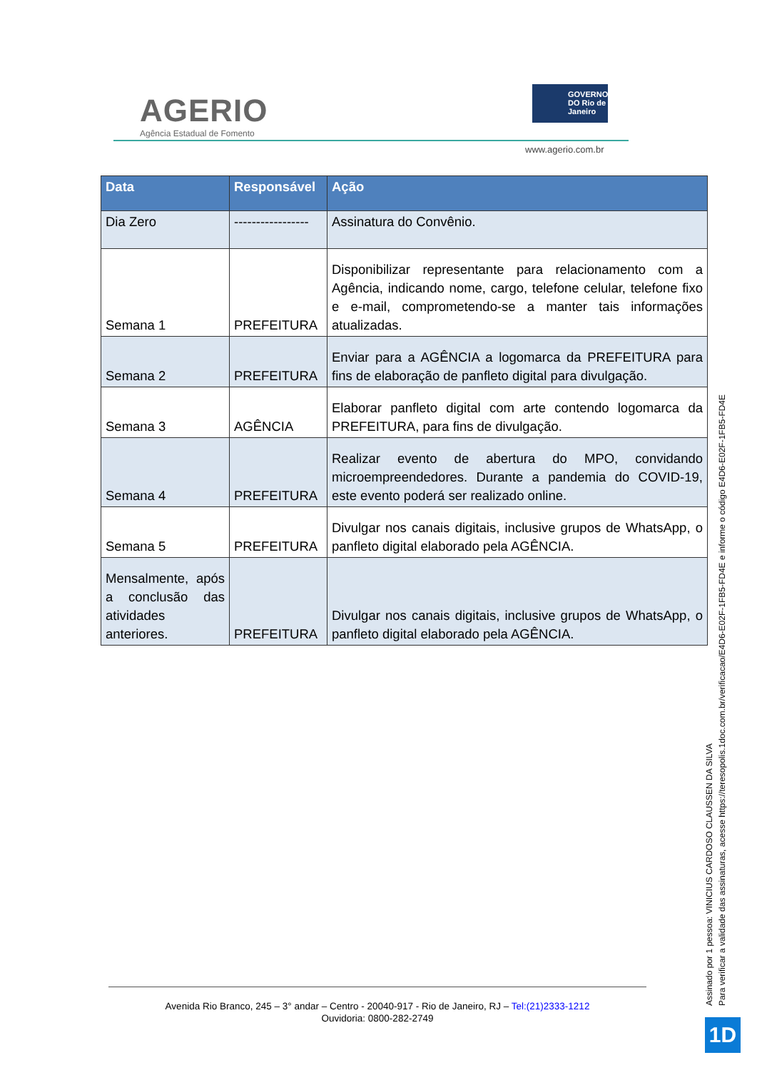AGERIO
Agência Estadual de Fomento
GOVERNO DO Rio de Janeiro
www.agerio.com.br
| Data | Responsável | Ação |
| --- | --- | --- |
| Dia Zero | ----------------- | Assinatura do Convênio. |
| Semana 1 | PREFEITURA | Disponibilizar representante para relacionamento com a Agência, indicando nome, cargo, telefone celular, telefone fixo e e-mail, comprometendo-se a manter tais informações atualizadas. |
| Semana 2 | PREFEITURA | Enviar para a AGÊNCIA a logomarca da PREFEITURA para fins de elaboração de panfleto digital para divulgação. |
| Semana 3 | AGÊNCIA | Elaborar panfleto digital com arte contendo logomarca da PREFEITURA, para fins de divulgação. |
| Semana 4 | PREFEITURA | Realizar evento de abertura do MPO, convidando microempreendedores. Durante a pandemia do COVID-19, este evento poderá ser realizado online. |
| Semana 5 | PREFEITURA | Divulgar nos canais digitais, inclusive grupos de WhatsApp, o panfleto digital elaborado pela AGÊNCIA. |
| Mensalmente, após a conclusão das atividades anteriores. | PREFEITURA | Divulgar nos canais digitais, inclusive grupos de WhatsApp, o panfleto digital elaborado pela AGÊNCIA. |
Avenida Rio Branco, 245 – 3° andar – Centro - 20040-917 - Rio de Janeiro, RJ – Tel:(21)2333-1212
Ouvidoria: 0800-282-2749
Assinado por 1 pessoa: VINICIUS CARDOSO CLAUSSEN DA SILVA
Para verificar a validade das assinaturas, acesse https://teresopolis.1doc.com.br/verificacao/E4D6-E02F-1FB5-FD4E e informe o código E4D6-E02F-1FB5-FD4E
1D